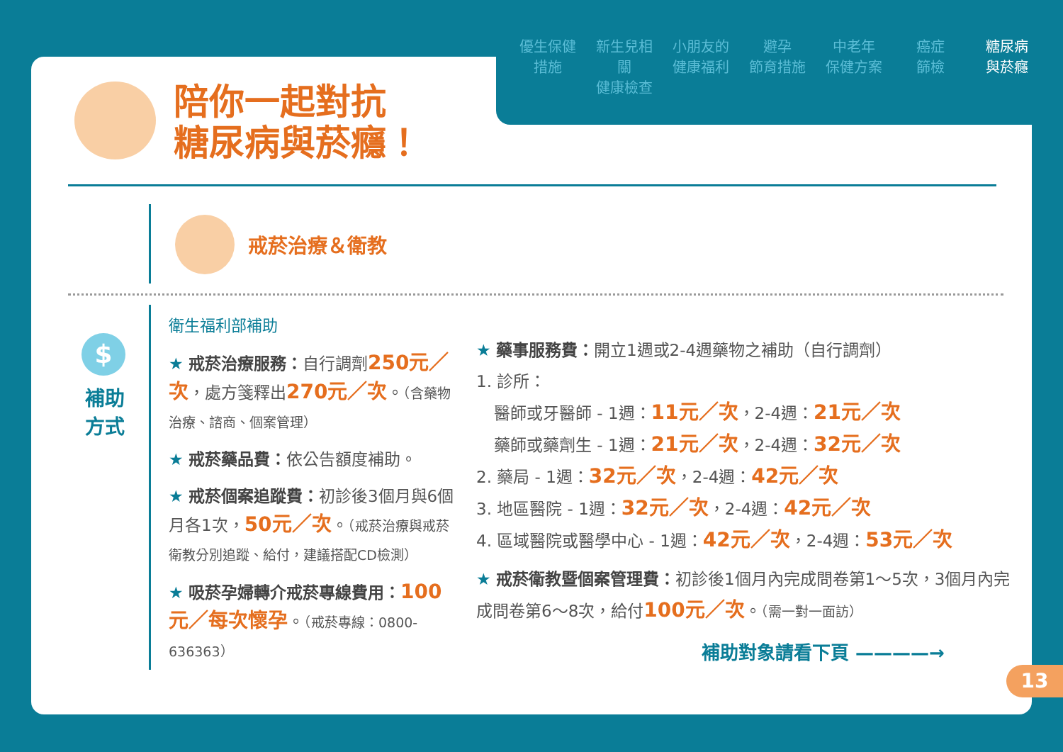優生保健
措施
新生兒相關
健康檢查
小朋友的
健康福利
避孕
節育措施
中老年
保健方案
癌症
篩檢
糖尿病
與菸癮
陪你一起對抗
糖尿病與菸癮！
戒菸治療＆衛教
$
補助
方式
衛生福利部補助
★ 戒菸治療服務：自行調劑250元／次，處方箋釋出270元／次。（含藥物治療、諮商、個案管理）
★ 戒菸藥品費：依公告額度補助。
★ 戒菸個案追蹤費：初診後3個月與6個月各1次，50元／次。（戒菸治療與戒菸衛教分別追蹤、給付，建議搭配CD檢測）
★ 吸菸孕婦轉介戒菸專線費用：100元／每次懷孕。（戒菸專線：0800-636363）
★ 藥事服務費：開立1週或2-4週藥物之補助（自行調劑）
1. 診所：
醫師或牙醫師 - 1週：11元／次，2-4週：21元／次
藥師或藥劑生 - 1週：21元／次，2-4週：32元／次
2. 藥局 - 1週：32元／次，2-4週：42元／次
3. 地區醫院 - 1週：32元／次，2-4週：42元／次
4. 區域醫院或醫學中心 - 1週：42元／次，2-4週：53元／次
★ 戒菸衛教暨個案管理費：初診後1個月內完成問卷第1～5次，3個月內完成問卷第6～8次，給付100元／次。（需一對一面訪）
補助對象請看下頁 ————→
13